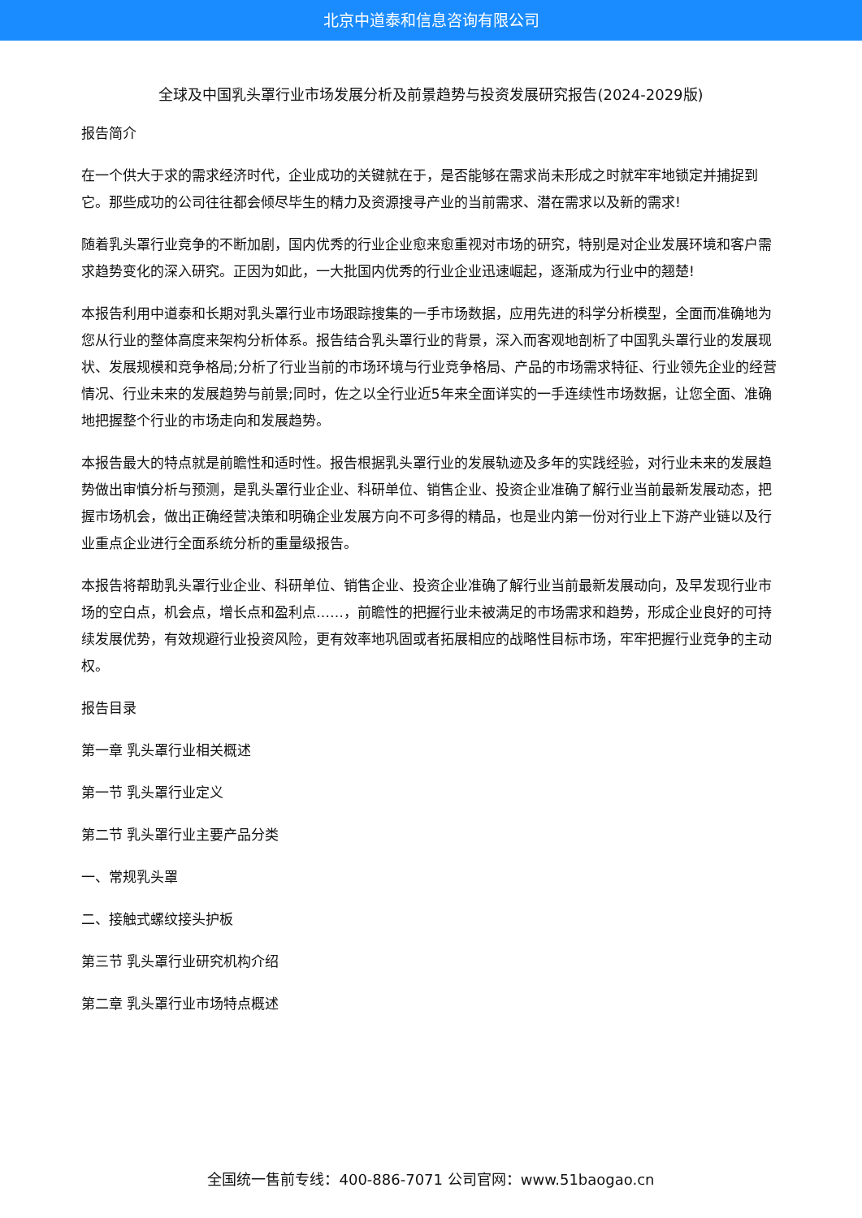北京中道泰和信息咨询有限公司
全球及中国乳头罩行业市场发展分析及前景趋势与投资发展研究报告(2024-2029版)
报告简介
在一个供大于求的需求经济时代，企业成功的关键就在于，是否能够在需求尚未形成之时就牢牢地锁定并捕捉到它。那些成功的公司往往都会倾尽毕生的精力及资源搜寻产业的当前需求、潜在需求以及新的需求!
随着乳头罩行业竞争的不断加剧，国内优秀的行业企业愈来愈重视对市场的研究，特别是对企业发展环境和客户需求趋势变化的深入研究。正因为如此，一大批国内优秀的行业企业迅速崛起，逐渐成为行业中的翘楚!
本报告利用中道泰和长期对乳头罩行业市场跟踪搜集的一手市场数据，应用先进的科学分析模型，全面而准确地为您从行业的整体高度来架构分析体系。报告结合乳头罩行业的背景，深入而客观地剖析了中国乳头罩行业的发展现状、发展规模和竞争格局;分析了行业当前的市场环境与行业竞争格局、产品的市场需求特征、行业领先企业的经营情况、行业未来的发展趋势与前景;同时，佐之以全行业近5年来全面详实的一手连续性市场数据，让您全面、准确地把握整个行业的市场走向和发展趋势。
本报告最大的特点就是前瞻性和适时性。报告根据乳头罩行业的发展轨迹及多年的实践经验，对行业未来的发展趋势做出审慎分析与预测，是乳头罩行业企业、科研单位、销售企业、投资企业准确了解行业当前最新发展动态，把握市场机会，做出正确经营决策和明确企业发展方向不可多得的精品，也是业内第一份对行业上下游产业链以及行业重点企业进行全面系统分析的重量级报告。
本报告将帮助乳头罩行业企业、科研单位、销售企业、投资企业准确了解行业当前最新发展动向，及早发现行业市场的空白点，机会点，增长点和盈利点……，前瞻性的把握行业未被满足的市场需求和趋势，形成企业良好的可持续发展优势，有效规避行业投资风险，更有效率地巩固或者拓展相应的战略性目标市场，牢牢把握行业竞争的主动权。
报告目录
第一章 乳头罩行业相关概述
第一节 乳头罩行业定义
第二节 乳头罩行业主要产品分类
一、常规乳头罩
二、接触式螺纹接头护板
第三节 乳头罩行业研究机构介绍
第二章 乳头罩行业市场特点概述
全国统一售前专线：400-886-7071 公司官网：www.51baogao.cn